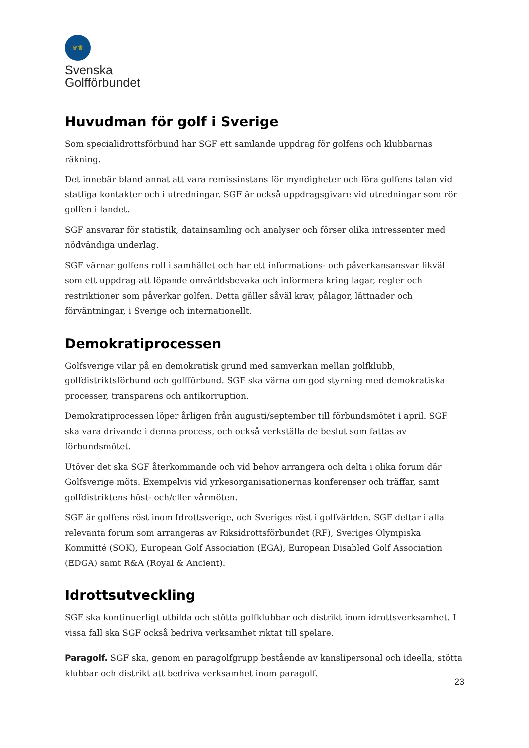♛♛
Svenska
Golfförbundet
Huvudman för golf i Sverige
Som specialidrottsförbund har SGF ett samlande uppdrag för golfens och klubbarnas räkning.
Det innebär bland annat att vara remissinstans för myndigheter och föra golfens talan vid statliga kontakter och i utredningar. SGF är också uppdragsgivare vid utredningar som rör golfen i landet.
SGF ansvarar för statistik, datainsamling och analyser och förser olika intressenter med nödvändiga underlag.
SGF värnar golfens roll i samhället och har ett informations- och påverkansansvar likväl som ett uppdrag att löpande omvärldsbevaka och informera kring lagar, regler och restriktioner som påverkar golfen. Detta gäller såväl krav, pålagor, lättnader och förväntningar, i Sverige och internationellt.
Demokratiprocessen
Golfsverige vilar på en demokratisk grund med samverkan mellan golfklubb, golfdistriktsförbund och golfförbund. SGF ska värna om god styrning med demokratiska processer, transparens och antikorruption.
Demokratiprocessen löper årligen från augusti/september till förbundsmötet i april. SGF ska vara drivande i denna process, och också verkställa de beslut som fattas av förbundsmötet.
Utöver det ska SGF återkommande och vid behov arrangera och delta i olika forum där Golfsverige möts. Exempelvis vid yrkesorganisationernas konferenser och träffar, samt golfdistriktens höst- och/eller vårmöten.
SGF är golfens röst inom Idrottsverige, och Sveriges röst i golfvärlden. SGF deltar i alla relevanta forum som arrangeras av Riksidrottsförbundet (RF), Sveriges Olympiska Kommitté (SOK), European Golf Association (EGA), European Disabled Golf Association (EDGA) samt R&A (Royal & Ancient).
Idrottsutveckling
SGF ska kontinuerligt utbilda och stötta golfklubbar och distrikt inom idrottsverksamhet. I vissa fall ska SGF också bedriva verksamhet riktat till spelare.
Paragolf. SGF ska, genom en paragolfgrupp bestående av kanslipersonal och ideella, stötta klubbar och distrikt att bedriva verksamhet inom paragolf.
23